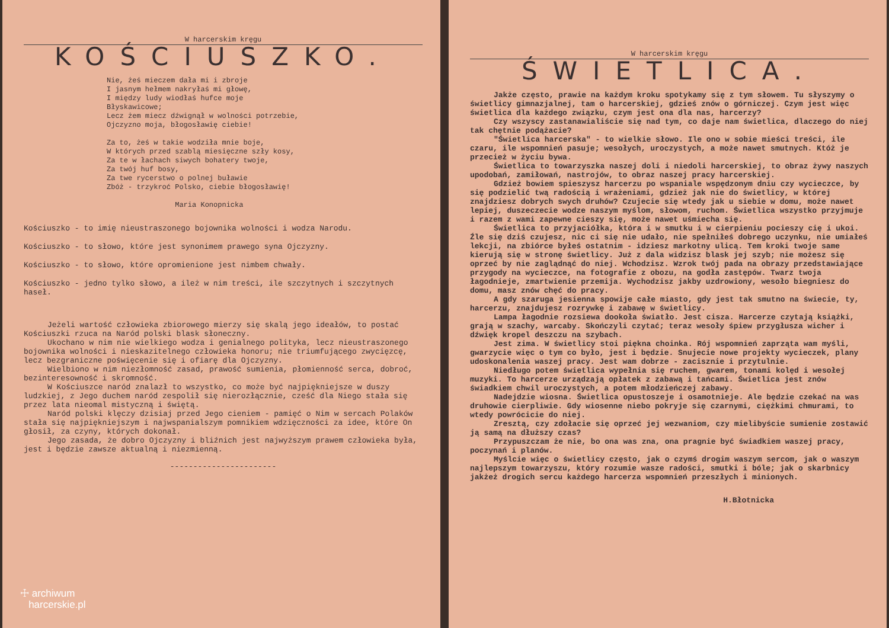W harcerskim kręgu
KOŚCIUSZKO.
Nie, żeś mieczem dała mi i zbroje I jasnym hełmem nakryłaś mi głowę, I między ludy wiodłaś hufce moje Błyskawicowe; Lecz żem miecz dźwignął w wolności potrzebie, Ojczyzno moja, błogosławię ciebie! Za to, żeś w takie wodziła mnie boje, W których przed szablą miesięczne szły kosy, Za te w łachach siwych bohatery twoje, Za twój huf bosy, Za twe rycerstwo o polnej buławie Zbóż - trzykroć Polsko, ciebie błogosławię! Maria Konopnicka
Kościuszko - to imię nieustraszonego bojownika wolności i wodza Narodu.
Kościuszko - to słowo, które jest synonimem prawego syna Ojczyzny.
Kościuszko - to słowo, które opromienione jest nimbem chwały.
Kościuszko - jedno tylko słowo, a ileż w nim treści, ile szczytnych i szczytnych haseł.
Jeżeli wartość człowieka zbiorowego mierzy się skalą jego ideałów, to postać Kościuszki rzuca na Naród polski blask słoneczny.
Ukochano w nim nie wielkiego wodza i genialnego polityka, lecz nieustraszonego bojownika wolności i nieskazitelnego człowieka honoru; nie triumfującego zwycięzcę, lecz bezgraniczne poświęcenie się i ofiarę dla Ojczyzny.
Wielbiono w nim niezłomność zasad, prawość sumienia, płomienność serca, dobroć, bezinteresowność i skromność.
W Kościuszce naród znalazł to wszystko, co może być najpiękniejsze w duszy ludzkiej, z Jego duchem naród zespolił się nierozłącznie, cześć dla Niego stała się przez lata nieomal mistyczną i świętą.
Naród polski klęczy dzisiaj przed Jego cieniem - pamięć o Nim w sercach Polaków stała się najpiękniejszym i najwspanialszym pomnikiem wdzięczności za idee, które On głosił, za czyny, których dokonał.
Jego zasada, że dobro Ojczyzny i bliźnich jest najwyższym prawem człowieka była, jest i będzie zawsze aktualną i niezmienną.
-----------------------
☩ archiwum
harcerskie.pl
W harcerskim kręgu
ŚWIETLICA.
Jakże często, prawie na każdym kroku spotykamy się z tym słowem. Tu słyszymy o świetlicy gimnazjalnej, tam o harcerskiej, gdzieś znów o górniczej. Czym jest więc świetlica dla każdego związku, czym jest ona dla nas, harcerzy?
Czy wszyscy zastanawialiście się nad tym, co daje nam świetlica, dlaczego do niej tak chętnie podążacie?
"Świetlica harcerska" - to wielkie słowo. Ile ono w sobie mieści treści, ile czaru, ile wspomnień pasuje; wesołych, uroczystych, a może nawet smutnych. Któż je przecież w życiu bywa.
Świetlica to towarzyszka naszej doli i niedoli harcerskiej, to obraz żywy naszych upodobań, zamiłowań, nastrojów, to obraz naszej pracy harcerskiej.
Gdzież bowiem spieszysz harcerzu po wspaniale wspędzonym dniu czy wycieczce, by się podzielić twą radością i wrażeniami, gdzież jak nie do świetlicy, w której znajdziesz dobrych swych druhów? Czujecie się wtedy jak u siebie w domu, może nawet lepiej, duszeczecie wodze naszym myślom, słowom, ruchom. Świetlica wszystko przyjmuje i razem z wami zapewne cieszy się, może nawet uśmiecha się.
Świetlica to przyjaciółka, która i w smutku i w cierpieniu pocieszy cię i ukoi. Źle się dziś czujesz, nic ci się nie udało, nie spełniłeś dobrego uczynku, nie umiałeś lekcji, na zbiórce byłeś ostatnim - idziesz markotny ulicą. Tem kroki twoje same kierują się w stronę świetlicy. Już z dala widzisz blask jej szyb; nie możesz się oprzeć by nie zaglądnąć do niej. Wchodzisz. Wzrok twój pada na obrazy przedstawiające przygody na wycieczce, na fotografie z obozu, na godła zastępów. Twarz twoja łagodnieje, zmartwienie przemija. Wychodzisz jakby uzdrowiony, wesoło biegniesz do domu, masz znów chęć do pracy.
A gdy szaruga jesienna spowije całe miasto, gdy jest tak smutno na świecie, ty, harcerzu, znajdujesz rozrywkę i zabawę w świetlicy.
Lampa łagodnie rozsiewa dookoła światło. Jest cisza. Harcerze czytają książki, grają w szachy, warcaby. Skończyli czytać; teraz wesoły śpiew przygłusza wicher i dźwięk kropel deszczu na szybach.
Jest zima. W świetlicy stoi piękna choinka. Rój wspomnień zaprząta wam myśli, gwarzycie więc o tym co było, jest i będzie. Snujecie nowe projekty wycieczek, plany udoskonalenia waszej pracy. Jest wam dobrze - zacisznie i przytulnie.
Niedługo potem świetlica wypełnia się ruchem, gwarem, tonami kolęd i wesołej muzyki. To harcerze urządzają opłatek z zabawą i tańcami. Świetlica jest znów świadkiem chwil uroczystych, a potem młodzieńczej zabawy.
Nadejdzie wiosna. Świetlica opustoszeje i osamotnieje. Ale będzie czekać na was druhowie cierpliwie. Gdy wiosenne niebo pokryje się czarnymi, ciężkimi chmurami, to wtedy powrócicie do niej.
Zresztą, czy zdołacie się oprzeć jej wezwaniom, czy mielibyście sumienie zostawić ją samą na dłuższy czas?
Przypuszczam że nie, bo ona was zna, ona pragnie być świadkiem waszej pracy, poczynań i planów.
Myślcie więc o świetlicy często, jak o czymś drogim waszym sercom, jak o waszym najlepszym towarzyszu, który rozumie wasze radości, smutki i bóle; jak o skarbnicy jakżeż drogich sercu każdego harcerza wspomnień przeszłych i minionych.
H.Błotnicka